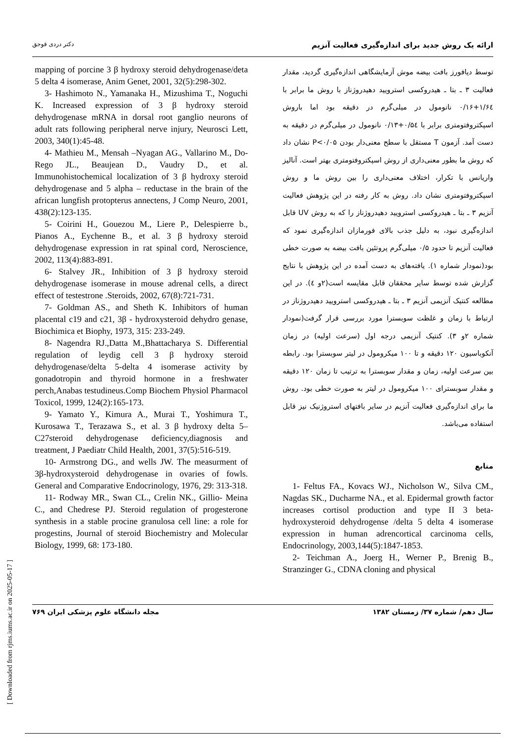دکتر دردی قوجق ارائه یک روش جدید برای اندازه‌گیری فعالیت آنزیم
توسط دیافورز بافت بیضه موش آزمایشگاهی اندازه‌گیری گردید، مقدار فعالیت ۳ ـ بتا ـ هیدروکسی استرویید دهیدروژناز با روش ما برابر با ۱/۶٤+۰/۱۶ نانومول در میلی‌گرم در دقیقه بود اما باروش اسپکتروفتومتری برابر با ۰/۵٤+۰/۱۳ نانومول در میلی‌گرم در دقیقه به دست آمد. آزمون T مستقل با سطح معنی‌دار بودن P<۰/۰۵ نشان داد که روش ما بطور معنی‌داری از روش اسپکتروفتومتری بهتر است. آنالیز واریانس با تکرار، اختلاف معنی‌داری را بین روش ما و روش اسپکتروفتومتری نشان داد. روش به کار رفته در این پژوهش فعالیت آنزیم ۳ ـ بتا ـ هیدروکسی استرویید دهیدروژناز را که به روش UV قابل اندازه‌گیری نبود، به دلیل جذب بالای فورمازان اندازه‌گیری نمود که فعالیت آنزیم تا حدود ۰/۵ میلی‌گرم پروتئین بافت بیضه به صورت خطی بود(نمودار شماره ۱). یافته‌های به دست آمده در این پژوهش با نتایج گزارش شده توسط سایر محققان قابل مقایسه است(۲و ٤). در این مطالعه کنتیک آنزیمی آنزیم ۳ ـ بتا ـ هیدروکسی استرویید دهیدروژناز در ارتباط با زمان و غلظت سوبسترا مورد بررسی قرار گرفت(نمودار شماره ۲و ۳). کنتیک آنزیمی درجه اول (سرعت اولیه) در زمان آنکوباسیون ۱۲۰ دقیقه و تا ۱۰۰ میکرومول در لیتر سوبسترا بود. رابطه بین سرعت اولیه، زمان و مقدار سوبسترا به ترتیب تا زمان ۱۲۰ دقیقه و مقدار سوبسترای ۱۰۰ میکرومول در لیتر به صورت خطی بود. روش ما برای اندازه‌گیری فعالیت آنزیم در سایر بافتهای استروژنیک نیز قابل استفاده می‌باشد.
منابع
1- Feltus FA., Kovacs WJ., Nicholson W., Silva CM., Nagdas SK., Ducharme NA., et al. Epidermal growth factor increases cortisol production and type II 3 beta-hydroxysteroid dehydrogense /delta 5 delta 4 isomerase expression in human adrencortical carcinoma cells, Endocrinology, 2003,144(5):1847-1853.
2- Teichman A., Joerg H., Werner P., Brenig B., Stranzinger G., CDNA cloning and physical
mapping of porcine 3 β hydroxy steroid dehydrogenase/deta 5 delta 4 isomerase, Anim Genet, 2001, 32(5):298-302.
3- Hashimoto N., Yamanaka H., Mizushima T., Noguchi K. Increased expression of 3 β hydroxy steroid dehydrogenase mRNA in dorsal root ganglio neurons of adult rats following peripheral nerve injury, Neurosci Lett, 2003, 340(1):45-48.
4- Mathieu M., Mensah –Nyagan AG., Vallarino M., Do-Rego JL., Beaujean D., Vaudry D., et al. Immunohistochemical localization of 3 β hydroxy steroid dehydrogenase and 5 alpha – reductase in the brain of the african lungfish protopterus annectens, J Comp Neuro, 2001, 438(2):123-135.
5- Coirini H., Gouezou M., Liere P., Delespierre b., Pianos A., Eychenne B., et al. 3 β hydroxy steroid dehydrogenase expression in rat spinal cord, Neroscience, 2002, 113(4):883-891.
6- Stalvey JR., Inhibition of 3 β hydroxy steroid dehydrogenase isomerase in mouse adrenal cells, a direct effect of testestrone .Steroids, 2002, 67(8):721-731.
7- Goldman AS., and Sheth K. Inhibitors of human placental c19 and c21, 3β - hydroxysteroid dehydro genase, Biochimica et Biophy, 1973, 315: 233-249.
8- Nagendra RJ.,Datta M.,Bhattacharya S. Differential regulation of leydig cell 3 β hydroxy steroid dehydrogenase/delta 5-delta 4 isomerase activity by gonadotropin and thyroid hormone in a freshwater perch,Anabas testudineus.Comp Biochem Physiol Pharmacol Toxicol, 1999, 124(2):165-173.
9- Yamato Y., Kimura A., Murai T., Yoshimura T., Kurosawa T., Terazawa S., et al. 3 β hydroxy delta 5–C27steroid dehydrogenase deficiency,diagnosis and treatment, J Paediatr Child Health, 2001, 37(5):516-519.
10- Armstrong DG., and wells JW. The measurment of 3β-hydroxysteroid dehydrogenase in ovaries of fowls. General and Comparative Endocrinology, 1976, 29: 313-318.
11- Rodway MR., Swan CL., Crelin NK., Gillio- Meina C., and Chedrese PJ. Steroid regulation of progesterone synthesis in a stable procine granulosa cell line: a role for progestins, Journal of steroid Biochemistry and Molecular Biology, 1999, 68: 173-180.
مجله دانشگاه علوم پزشکی ایران ۷۶۹ سال دهم/ شماره ۳۷/ زمستان ۱۳۸۲
[ Downloaded from rjms.iums.ac.ir on 2025-05-17 ]